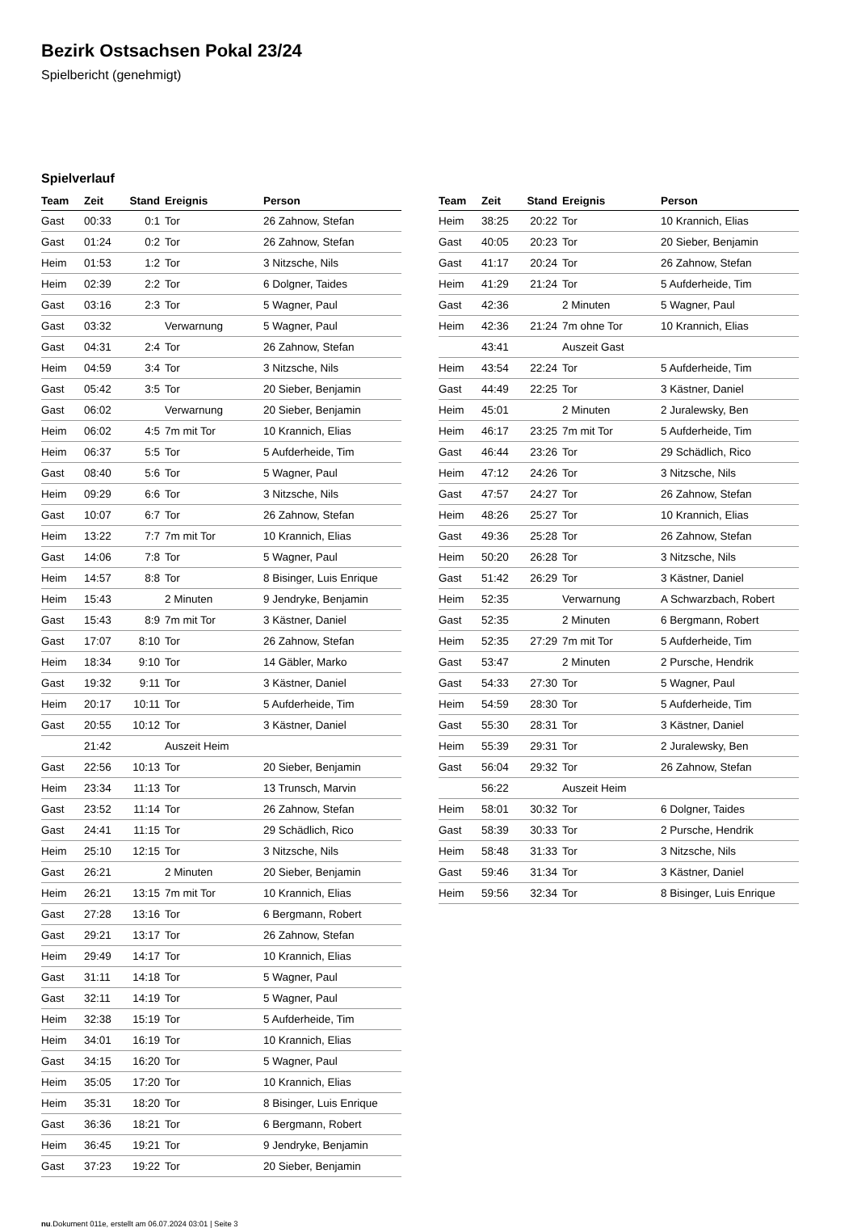Bezirk Ostsachsen Pokal 23/24
Spielbericht (genehmigt)
Spielverlauf
| Team | Zeit | Stand | Ereignis | Person |
| --- | --- | --- | --- | --- |
| Gast | 00:33 | 0:1 | Tor | 26 Zahnow, Stefan |
| Gast | 01:24 | 0:2 | Tor | 26 Zahnow, Stefan |
| Heim | 01:53 | 1:2 | Tor | 3 Nitzsche, Nils |
| Heim | 02:39 | 2:2 | Tor | 6 Dolgner, Taides |
| Gast | 03:16 | 2:3 | Tor | 5 Wagner, Paul |
| Gast | 03:32 | | Verwarnung | 5 Wagner, Paul |
| Gast | 04:31 | 2:4 | Tor | 26 Zahnow, Stefan |
| Heim | 04:59 | 3:4 | Tor | 3 Nitzsche, Nils |
| Gast | 05:42 | 3:5 | Tor | 20 Sieber, Benjamin |
| Gast | 06:02 | | Verwarnung | 20 Sieber, Benjamin |
| Heim | 06:02 | 4:5 | 7m mit Tor | 10 Krannich, Elias |
| Heim | 06:37 | 5:5 | Tor | 5 Aufderheide, Tim |
| Gast | 08:40 | 5:6 | Tor | 5 Wagner, Paul |
| Heim | 09:29 | 6:6 | Tor | 3 Nitzsche, Nils |
| Gast | 10:07 | 6:7 | Tor | 26 Zahnow, Stefan |
| Heim | 13:22 | 7:7 | 7m mit Tor | 10 Krannich, Elias |
| Gast | 14:06 | 7:8 | Tor | 5 Wagner, Paul |
| Heim | 14:57 | 8:8 | Tor | 8 Bisinger, Luis Enrique |
| Heim | 15:43 | | 2 Minuten | 9 Jendryke, Benjamin |
| Gast | 15:43 | 8:9 | 7m mit Tor | 3 Kästner, Daniel |
| Gast | 17:07 | 8:10 | Tor | 26 Zahnow, Stefan |
| Heim | 18:34 | 9:10 | Tor | 14 Gäbler, Marko |
| Gast | 19:32 | 9:11 | Tor | 3 Kästner, Daniel |
| Heim | 20:17 | 10:11 | Tor | 5 Aufderheide, Tim |
| Gast | 20:55 | 10:12 | Tor | 3 Kästner, Daniel |
| | 21:42 | | Auszeit Heim | |
| Gast | 22:56 | 10:13 | Tor | 20 Sieber, Benjamin |
| Heim | 23:34 | 11:13 | Tor | 13 Trunsch, Marvin |
| Gast | 23:52 | 11:14 | Tor | 26 Zahnow, Stefan |
| Gast | 24:41 | 11:15 | Tor | 29 Schädlich, Rico |
| Heim | 25:10 | 12:15 | Tor | 3 Nitzsche, Nils |
| Gast | 26:21 | | 2 Minuten | 20 Sieber, Benjamin |
| Heim | 26:21 | 13:15 | 7m mit Tor | 10 Krannich, Elias |
| Gast | 27:28 | 13:16 | Tor | 6 Bergmann, Robert |
| Gast | 29:21 | 13:17 | Tor | 26 Zahnow, Stefan |
| Heim | 29:49 | 14:17 | Tor | 10 Krannich, Elias |
| Gast | 31:11 | 14:18 | Tor | 5 Wagner, Paul |
| Gast | 32:11 | 14:19 | Tor | 5 Wagner, Paul |
| Heim | 32:38 | 15:19 | Tor | 5 Aufderheide, Tim |
| Heim | 34:01 | 16:19 | Tor | 10 Krannich, Elias |
| Gast | 34:15 | 16:20 | Tor | 5 Wagner, Paul |
| Heim | 35:05 | 17:20 | Tor | 10 Krannich, Elias |
| Heim | 35:31 | 18:20 | Tor | 8 Bisinger, Luis Enrique |
| Gast | 36:36 | 18:21 | Tor | 6 Bergmann, Robert |
| Heim | 36:45 | 19:21 | Tor | 9 Jendryke, Benjamin |
| Gast | 37:23 | 19:22 | Tor | 20 Sieber, Benjamin |
| Team | Zeit | Stand | Ereignis | Person |
| --- | --- | --- | --- | --- |
| Heim | 38:25 | 20:22 | Tor | 10 Krannich, Elias |
| Gast | 40:05 | 20:23 | Tor | 20 Sieber, Benjamin |
| Gast | 41:17 | 20:24 | Tor | 26 Zahnow, Stefan |
| Heim | 41:29 | 21:24 | Tor | 5 Aufderheide, Tim |
| Gast | 42:36 | | 2 Minuten | 5 Wagner, Paul |
| Heim | 42:36 | 21:24 | 7m ohne Tor | 10 Krannich, Elias |
| | 43:41 | | Auszeit Gast | |
| Heim | 43:54 | 22:24 | Tor | 5 Aufderheide, Tim |
| Gast | 44:49 | 22:25 | Tor | 3 Kästner, Daniel |
| Heim | 45:01 | | 2 Minuten | 2 Juralewsky, Ben |
| Heim | 46:17 | 23:25 | 7m mit Tor | 5 Aufderheide, Tim |
| Gast | 46:44 | 23:26 | Tor | 29 Schädlich, Rico |
| Heim | 47:12 | 24:26 | Tor | 3 Nitzsche, Nils |
| Gast | 47:57 | 24:27 | Tor | 26 Zahnow, Stefan |
| Heim | 48:26 | 25:27 | Tor | 10 Krannich, Elias |
| Gast | 49:36 | 25:28 | Tor | 26 Zahnow, Stefan |
| Heim | 50:20 | 26:28 | Tor | 3 Nitzsche, Nils |
| Gast | 51:42 | 26:29 | Tor | 3 Kästner, Daniel |
| Heim | 52:35 | | Verwarnung | A Schwarzbach, Robert |
| Gast | 52:35 | | 2 Minuten | 6 Bergmann, Robert |
| Heim | 52:35 | 27:29 | 7m mit Tor | 5 Aufderheide, Tim |
| Gast | 53:47 | | 2 Minuten | 2 Pursche, Hendrik |
| Gast | 54:33 | 27:30 | Tor | 5 Wagner, Paul |
| Heim | 54:59 | 28:30 | Tor | 5 Aufderheide, Tim |
| Gast | 55:30 | 28:31 | Tor | 3 Kästner, Daniel |
| Heim | 55:39 | 29:31 | Tor | 2 Juralewsky, Ben |
| Gast | 56:04 | 29:32 | Tor | 26 Zahnow, Stefan |
| | 56:22 | | Auszeit Heim | |
| Heim | 58:01 | 30:32 | Tor | 6 Dolgner, Taides |
| Gast | 58:39 | 30:33 | Tor | 2 Pursche, Hendrik |
| Heim | 58:48 | 31:33 | Tor | 3 Nitzsche, Nils |
| Gast | 59:46 | 31:34 | Tor | 3 Kästner, Daniel |
| Heim | 59:56 | 32:34 | Tor | 8 Bisinger, Luis Enrique |
nu.Dokument 011e, erstellt am 06.07.2024 03:01 | Seite 3